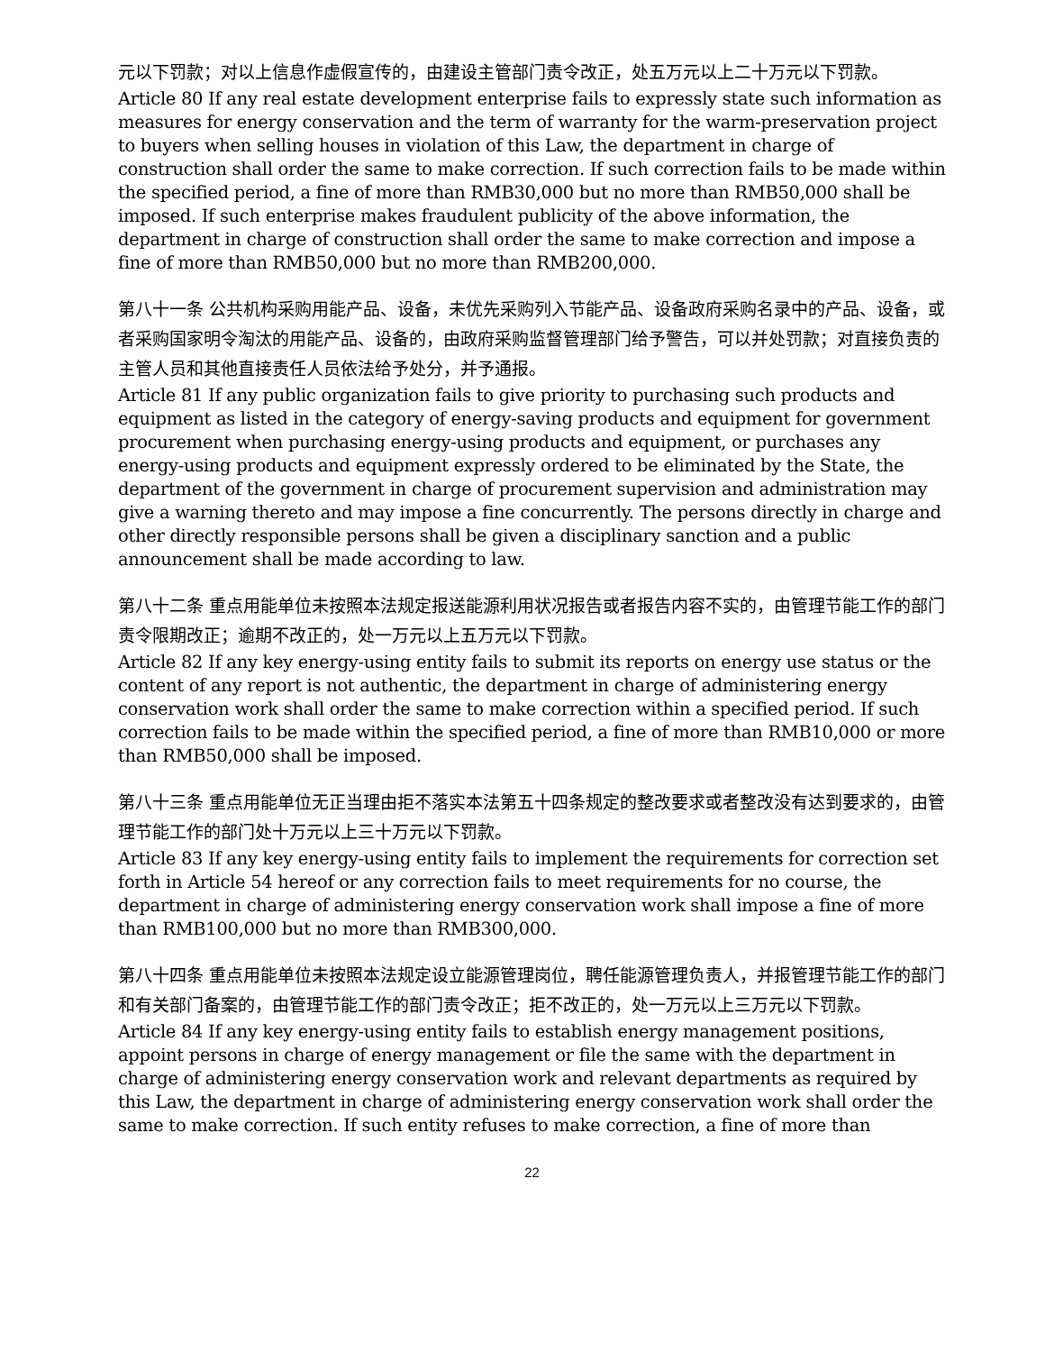元以下罚款；对以上信息作虚假宣传的，由建设主管部门责令改正，处五万元以上二十万元以下罚款。
Article 80 If any real estate development enterprise fails to expressly state such information as measures for energy conservation and the term of warranty for the warm-preservation project to buyers when selling houses in violation of this Law, the department in charge of construction shall order the same to make correction. If such correction fails to be made within the specified period, a fine of more than RMB30,000 but no more than RMB50,000 shall be imposed. If such enterprise makes fraudulent publicity of the above information, the department in charge of construction shall order the same to make correction and impose a fine of more than RMB50,000 but no more than RMB200,000.
第八十一条 公共机构采购用能产品、设备，未优先采购列入节能产品、设备政府采购名录中的产品、设备，或者采购国家明令淘汰的用能产品、设备的，由政府采购监督管理部门给予警告，可以并处罚款；对直接负责的主管人员和其他直接责任人员依法给予处分，并予通报。
Article 81 If any public organization fails to give priority to purchasing such products and equipment as listed in the category of energy-saving products and equipment for government procurement when purchasing energy-using products and equipment, or purchases any energy-using products and equipment expressly ordered to be eliminated by the State, the department of the government in charge of procurement supervision and administration may give a warning thereto and may impose a fine concurrently. The persons directly in charge and other directly responsible persons shall be given a disciplinary sanction and a public announcement shall be made according to law.
第八十二条 重点用能单位未按照本法规定报送能源利用状况报告或者报告内容不实的，由管理节能工作的部门责令限期改正；逾期不改正的，处一万元以上五万元以下罚款。
Article 82 If any key energy-using entity fails to submit its reports on energy use status or the content of any report is not authentic, the department in charge of administering energy conservation work shall order the same to make correction within a specified period. If such correction fails to be made within the specified period, a fine of more than RMB10,000 or more than RMB50,000 shall be imposed.
第八十三条 重点用能单位无正当理由拒不落实本法第五十四条规定的整改要求或者整改没有达到要求的，由管理节能工作的部门处十万元以上三十万元以下罚款。
Article 83 If any key energy-using entity fails to implement the requirements for correction set forth in Article 54 hereof or any correction fails to meet requirements for no course, the department in charge of administering energy conservation work shall impose a fine of more than RMB100,000 but no more than RMB300,000.
第八十四条 重点用能单位未按照本法规定设立能源管理岗位，聘任能源管理负责人，并报管理节能工作的部门和有关部门备案的，由管理节能工作的部门责令改正；拒不改正的，处一万元以上三万元以下罚款。
Article 84 If any key energy-using entity fails to establish energy management positions, appoint persons in charge of energy management or file the same with the department in charge of administering energy conservation work and relevant departments as required by this Law, the department in charge of administering energy conservation work shall order the same to make correction. If such entity refuses to make correction, a fine of more than
22